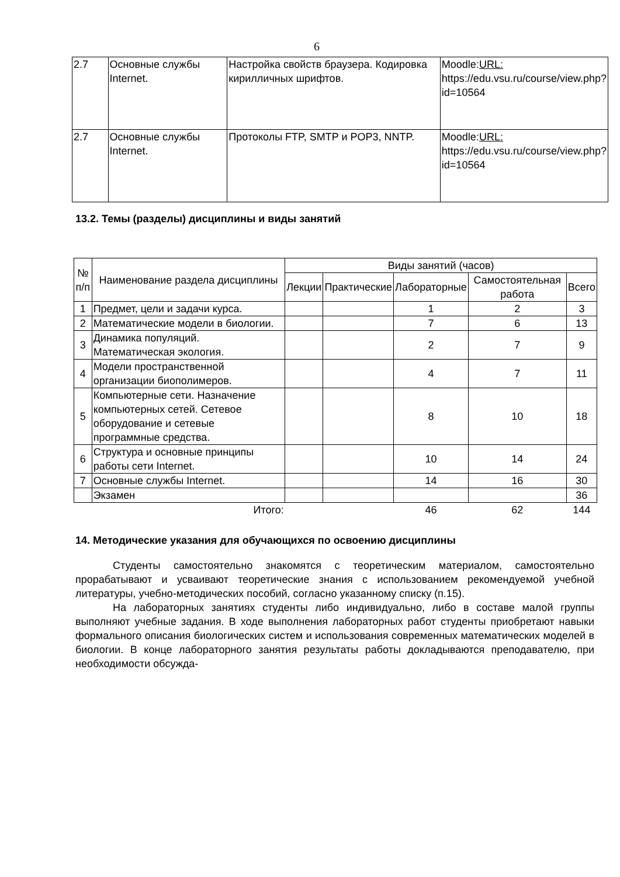6
| 2.7 | Основные службы Internet. | Настройка свойств браузера. Кодировка кирилличных шрифтов. | Moodle: URL: https://edu.vsu.ru/course/view.php?id=10564 |
| 2.7 | Основные службы Internet. | Протоколы FTP, SMTP и POP3, NNTP. | Moodle: URL: https://edu.vsu.ru/course/view.php?id=10564 |
13.2. Темы (разделы) дисциплины и виды занятий
| № п/п | Наименование раздела дисциплины | Виды занятий (часов) | | | | |
| --- | --- | --- | --- | --- | --- | --- |
| | | Лекции | Практические | Лабораторные | Самостоятельная работа | Всего |
| 1 | Предмет, цели и задачи курса. | | | 1 | 2 | 3 |
| 2 | Математические модели в биологии. | | | 7 | 6 | 13 |
| 3 | Динамика популяций. Математическая экология. | | | 2 | 7 | 9 |
| 4 | Модели пространственной организации биополимеров. | | | 4 | 7 | 11 |
| 5 | Компьютерные сети. Назначение компьютерных сетей. Сетевое оборудование и сетевые программные средства. | | | 8 | 10 | 18 |
| 6 | Структура и основные принципы работы сети Internet. | | | 10 | 14 | 24 |
| 7 | Основные службы Internet. | | | 14 | 16 | 30 |
| | Экзамен | | | | | 36 |
| Итого: | | | | 46 | 62 | 144 |
14. Методические указания для обучающихся по освоению дисциплины
Студенты самостоятельно знакомятся с теоретическим материалом, самостоятельно прорабатывают и усваивают теоретические знания с использованием рекомендуемой учебной литературы, учебно-методических пособий, согласно указанному списку (п.15).
На лабораторных занятиях студенты либо индивидуально, либо в составе малой группы выполняют учебные задания. В ходе выполнения лабораторных работ студенты приобретают навыки формального описания биологических систем и использования современных математических моделей в биологии. В конце лабораторного занятия результаты работы докладываются преподавателю, при необходимости обсужда-